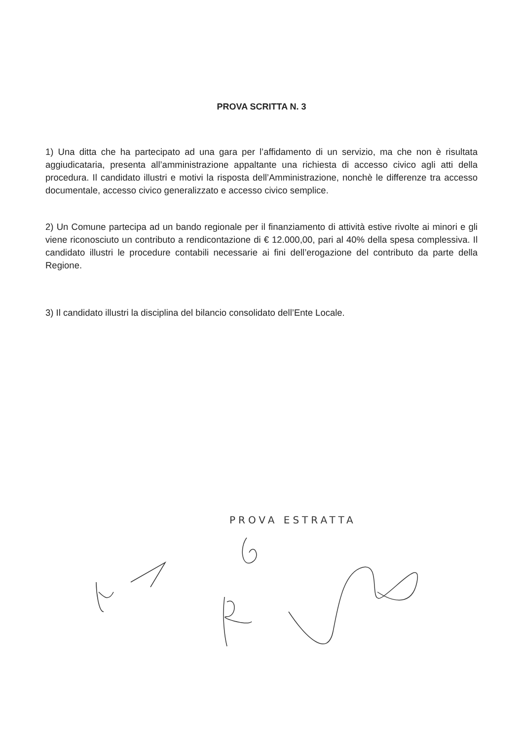PROVA SCRITTA N. 3
1) Una ditta che ha partecipato ad una gara per l’affidamento di un servizio, ma che non è risultata aggiudicataria, presenta all’amministrazione appaltante una richiesta di accesso civico agli atti della procedura. Il candidato illustri e motivi la risposta dell’Amministrazione, nonchè le differenze tra accesso documentale, accesso civico generalizzato e accesso civico semplice.
2) Un Comune partecipa ad un bando regionale per il finanziamento di attività estive rivolte ai minori e gli viene riconosciuto un contributo a rendicontazione di € 12.000,00, pari al 40% della spesa complessiva. Il candidato illustri le procedure contabili necessarie ai fini dell’erogazione del contributo da parte della Regione.
3) Il candidato illustri la disciplina del bilancio consolidato dell’Ente Locale.
PROVA ESTRATTA